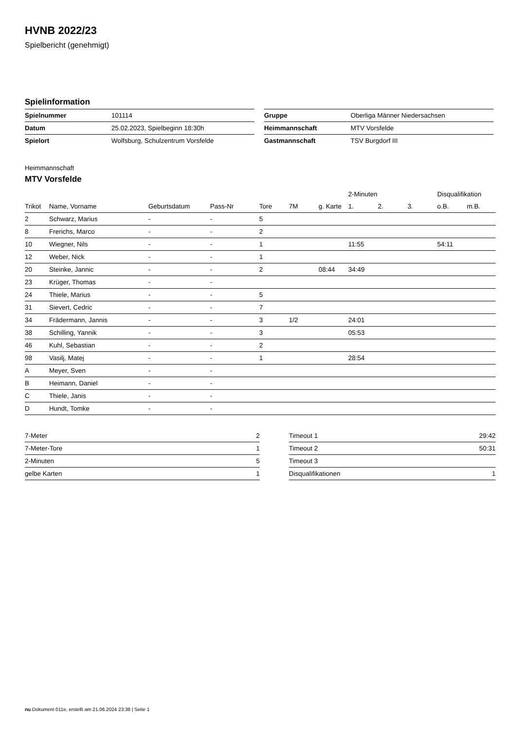HVNB 2022/23
Spielbericht (genehmigt)
Spielinformation
| Spielnummer | 101114 |
| Datum | 25.02.2023, Spielbeginn 18:30h |
| Spielort | Wolfsburg, Schulzentrum Vorsfelde |
| Gruppe | Oberliga Männer Niedersachsen |
| Heimmannschaft | MTV Vorsfelde |
| Gastmannschaft | TSV Burgdorf III |
Heimmannschaft
MTV Vorsfelde
| | | | | | | | 2-Minuten | | | Disqualifikation | |
| --- | --- | --- | --- | --- | --- | --- | --- | --- | --- | --- | --- |
| Trikot | Name, Vorname | Geburtsdatum | Pass-Nr | Tore | 7M | g. Karte | 1. | 2. | 3. | o.B. | m.B. |
| 2 | Schwarz, Marius | - | - | 5 | | | | | | | |
| 8 | Frerichs, Marco | - | - | 2 | | | | | | | |
| 10 | Wiegner, Nils | - | - | 1 | | | 11:55 | | | 54:11 | |
| 12 | Weber, Nick | - | - | 1 | | | | | | | |
| 20 | Steinke, Jannic | - | - | 2 | | 08:44 | 34:49 | | | | |
| 23 | Krüger, Thomas | - | - | | | | | | | | |
| 24 | Thiele, Marius | - | - | 5 | | | | | | | |
| 31 | Sievert, Cedric | - | - | 7 | | | | | | | |
| 34 | Frädermann, Jannis | - | - | 3 | 1/2 | | 24:01 | | | | |
| 38 | Schilling, Yannik | - | - | 3 | | | 05:53 | | | | |
| 46 | Kuhl, Sebastian | - | - | 2 | | | | | | | |
| 98 | Vasilj, Matej | - | - | 1 | | | 28:54 | | | | |
| A | Meyer, Sven | - | - | | | | | | | | |
| B | Heimann, Daniel | - | - | | | | | | | | |
| C | Thiele, Janis | - | - | | | | | | | | |
| D | Hundt, Tomke | - | - | | | | | | | | |
| 7-Meter | 2 |
| 7-Meter-Tore | 1 |
| 2-Minuten | 5 |
| gelbe Karten | 1 |
| Timeout 1 | 29:42 |
| Timeout 2 | 50:31 |
| Timeout 3 | |
| Disqualifikationen | 1 |
nu.Dokument 011e, erstellt am 21.06.2024 23:38 | Seite 1